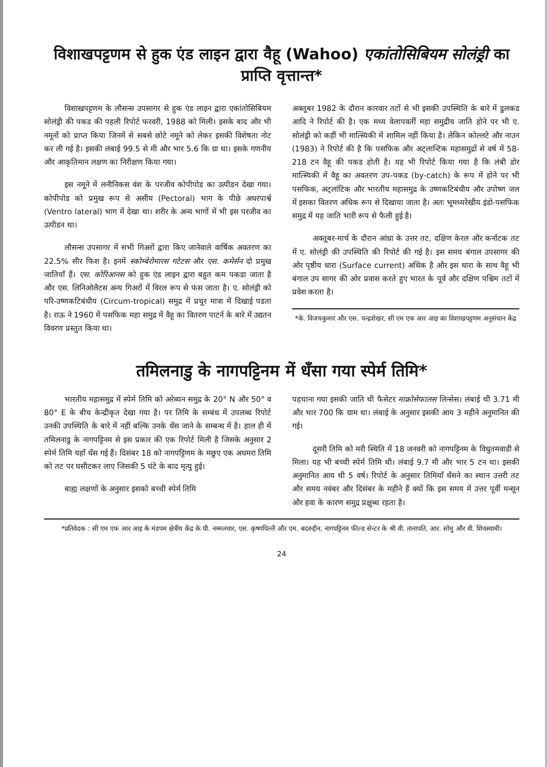विशाखपट्टणम से हुक एंड लाइन द्वारा वैहू (Wahoo) एकांतोसिबियम सोलंड्री का प्राप्ति वृत्तान्त*
विशाखपट्टणम के लौसन्स उपसागर से हुक एंड लाइन द्वारा एकांतोसिबियम सोलंड्री की पकड की पहली रिपोर्ट फरवरी, 1988 को मिली। इसके बाद और भी नमूनों को प्राप्त किया जिनमें से सबसे छोटे नमूने को लेकर इसकी विशेषता नोट कर ली गई है। इसकी लंबाई 99.5 से मी और भार 5.6 कि ग्रा था। इसके गणनीय और आकृतिमान लक्षण का निरीक्षण किया गया।
इस नमूने में लनीनिकस वंश के परजीव कोपीपोड का उत्पीडन देखा गया। कोपीपोड को प्रमुख रूप से असीय (Pectoral) भाग के पीछे अधरपार्श्व (Ventro lateral) भाग में देखा था। शरीर के अन्य भागों में भी इस परजीव का उत्पीडन था।
लौसन्स उपसागर में सभी गिअरों द्वारा किए जानेवाले वार्षिक अवतरण का 22.5% सीर फिश है। इनमें स्कोम्बेरोमारस गटेटस और एस. कमेर्सन दो प्रमुख जातियाँ हैं। एस. कोरिआनस को हुक एंड लाइन द्वारा बहुत कम पकडा जाता है और एस. लिनिओलैटस अन्य गिअरों में विरल रूप से फंस जाता है। ए. सोलंड्री को परि-उष्णकटिबंधीय (Circum-tropical) समुद्र में प्रचुर मात्रा में दिखाई पडता है। राऊ ने 1960 में पसफिक महा समुद्र में वैहू का वितरण पाटर्न के बारे में उद्यतन विवरण प्रस्तुत किया था।
अक्तूबर 1982 के दौरान कारवार तटों से भी इसकी उपस्थिति के बारे में डुलकड आदि ने रिपोर्ट की है। एक मध्य वेलापवर्ती महा समुद्रीय जाति होने पर भी ए. सोलंड्री को कहीं भी मात्स्यिकी में शामिल नहीं किया है। लेकिन कोल्लटे और नाउन (1983) ने रिपोर्ट की है कि पसफिक और अट्लान्टिक महासमुद्रों से वर्ष में 58-218 टन वैहू की पकड होती है। यह भी रिपोर्ट किया गया है कि लंबी डोर मात्स्यिकी में वैहू का अवतरण उप-पकड (by-catch) के रूप में होने पर भी पसफिक, अट्लांटिक और भारतीय महासमुद्र के उष्णकटिबंधीय और उपोष्ण जल में इसका वितरण अधिक रूप से दिखाया जाता है। अतः भूमध्यरेखीय इंडो-पसफिक समुद्र में यह जाति भारी रूप से फैली हुई है।
अक्तूबर-मार्च के दौरान आंध्रा के उत्तर तट, दक्षिण केरल और कर्नाटक तट में ए. सोलंड्री की उपस्थिति की रिपोर्ट की गई है। इस समय बंगाल उपसागर की ओर पृष्ठीय धारा (Surface current) अधिक है और इस धारा के साथ वैहू भी बंगाल उप सागर की ओर प्रवास करते हुए भारत के पूर्व और दक्षिण पश्चिम तटों में प्रवेश करता है।
*के. विजयकुमार और एस. चन्द्रशेखर, सी एम एफ आर आइ का विशाखपट्टणम अनुसंधान केंद्र
तमिलनाडु के नागपट्टिनम में धँसा गया स्पेर्म तिमि*
भारतीय महासमुद्र में स्पेर्म तिमि को अरेब्यन समुद्र के 20° N और 50° व 80° E के बीच केन्द्रीकृत देखा गया है। पर तिमि के सम्बंध में उपलब्ध रिपोर्ट उनकी उपस्थिति के बारे में नहीं बल्कि उनके धँस जाने के सम्बन्ध में है। हाल ही में तमिलनाडु के नागपट्टिनम से इस प्रकार की एक रिपोर्ट मिली है जिसके अनुसार 2 स्पेर्म तिमि यहाँ धँस गई हैं। दिसंबर 18 को नागपट्टिणम के मछुए एक अधमरा तिमि को तट पर घसीटकर लाए जिसकी 5 घंटे के बाद मृत्यु हुई।
बाह्य लक्षणों के अनुसार इसको बच्ची स्पेर्म तिमि
पहचाना गया इसकी जाति थी फैसेटर माक्रोसेफालस लिन्सेस। लंबाई थी 3.71 मी और भार 700 कि ग्राम था। लंबाई के अनुसार इसकी आय 3 महीने अनुमानित की गई।
दूसरी तिमि को मरी स्थिति में 18 जनवरी को नागपट्टिनम के विधुतमवाडी से मिला। यह भी बच्ची स्पेर्म तिमि थी। लंबाई 9.7 मी और भार 5 टन था। इसकी अनुमानित आय थी 5 वर्ष। रिपोर्ट के अनुसार तिमियाँ धँसने का स्थान उत्तरी तट और समय नवंबर और दिसंबर के महीने हैं क्यों कि इस समय में उत्तर पूर्वी मन्सून और हवा के कारण समुद्र प्रक्षुब्ध रहता है।
*प्रतिवेदक : सी एम एफ आर आइ के मंडपम क्षेत्रीय केंद्र के पी. नम्मलवार, एस. कृष्णपिल्लै और एम. बदरुद्दीन, नागपट्टिनम फील्ड सेन्टर के श्री वी. तानापति, आर. सोमु और वी. शिवस्वामी।
24